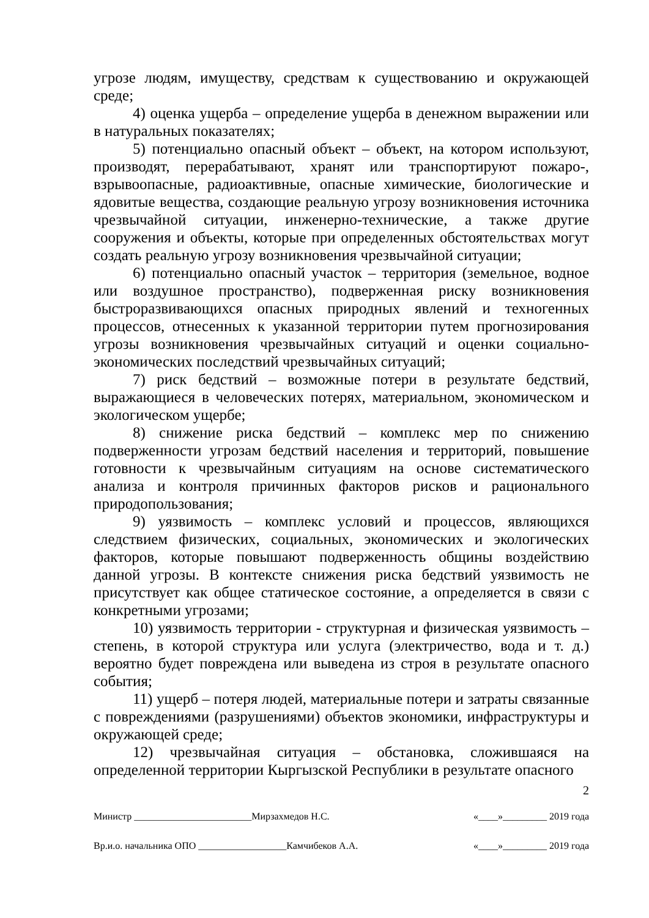угрозе людям, имуществу, средствам к существованию и окружающей среде;
4) оценка ущерба – определение ущерба в денежном выражении или в натуральных показателях;
5) потенциально опасный объект – объект, на котором используют, производят, перерабатывают, хранят или транспортируют пожаро-, взрывоопасные, радиоактивные, опасные химические, биологические и ядовитые вещества, создающие реальную угрозу возникновения источника чрезвычайной ситуации, инженерно-технические, а также другие сооружения и объекты, которые при определенных обстоятельствах могут создать реальную угрозу возникновения чрезвычайной ситуации;
6) потенциально опасный участок – территория (земельное, водное или воздушное пространство), подверженная риску возникновения быстроразвивающихся опасных природных явлений и техногенных процессов, отнесенных к указанной территории путем прогнозирования угрозы возникновения чрезвычайных ситуаций и оценки социально-экономических последствий чрезвычайных ситуаций;
7) риск бедствий – возможные потери в результате бедствий, выражающиеся в человеческих потерях, материальном, экономическом и экологическом ущербе;
8) снижение риска бедствий – комплекс мер по снижению подверженности угрозам бедствий населения и территорий, повышение готовности к чрезвычайным ситуациям на основе систематического анализа и контроля причинных факторов рисков и рационального природопользования;
9) уязвимость – комплекс условий и процессов, являющихся следствием физических, социальных, экономических и экологических факторов, которые повышают подверженность общины воздействию данной угрозы. В контексте снижения риска бедствий уязвимость не присутствует как общее статическое состояние, а определяется в связи с конкретными угрозами;
10) уязвимость территории - структурная и физическая уязвимость – степень, в которой структура или услуга (электричество, вода и т. д.) вероятно будет повреждена или выведена из строя в результате опасного события;
11) ущерб – потеря людей, материальные потери и затраты связанные с повреждениями (разрушениями) объектов экономики, инфраструктуры и окружающей среде;
12) чрезвычайная ситуация – обстановка, сложившаяся на определенной территории Кыргызской Республики в результате опасного
2
Министр ________________________Мирзахмедов Н.С. «____»_________ 2019 года
Вр.и.о. начальника ОПО __________________Камчибеков А.А. «____»_________ 2019 года